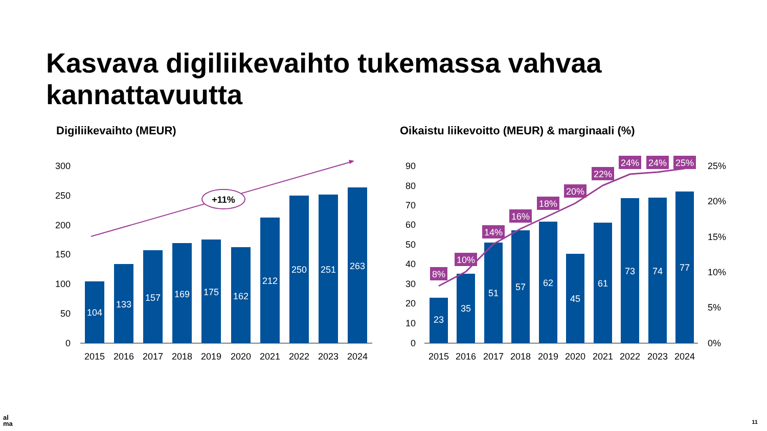Kasvava digiliikevaihto tukemassa vahvaa
kannattavuutta
Digiliikevaihto (MEUR)
Oikaistu liikevoitto (MEUR) & marginaali (%)
300
250
200
150
100
50
0
104
133
157
169
175
162
212
250
251
263
2015
2016
2017
2018
2019
2020
2021
2022
2023
2024
+11%
90
80
70
60
50
40
30
20
10
0
25%
20%
15%
10%
5%
0%
23
35
51
57
62
45
61
73
74
77
8%
10%
14%
16%
18%
20%
22%
24%
24%
25%
2015
2016
2017
2018
2019
2020
2021
2022
2023
2024
al
ma
11